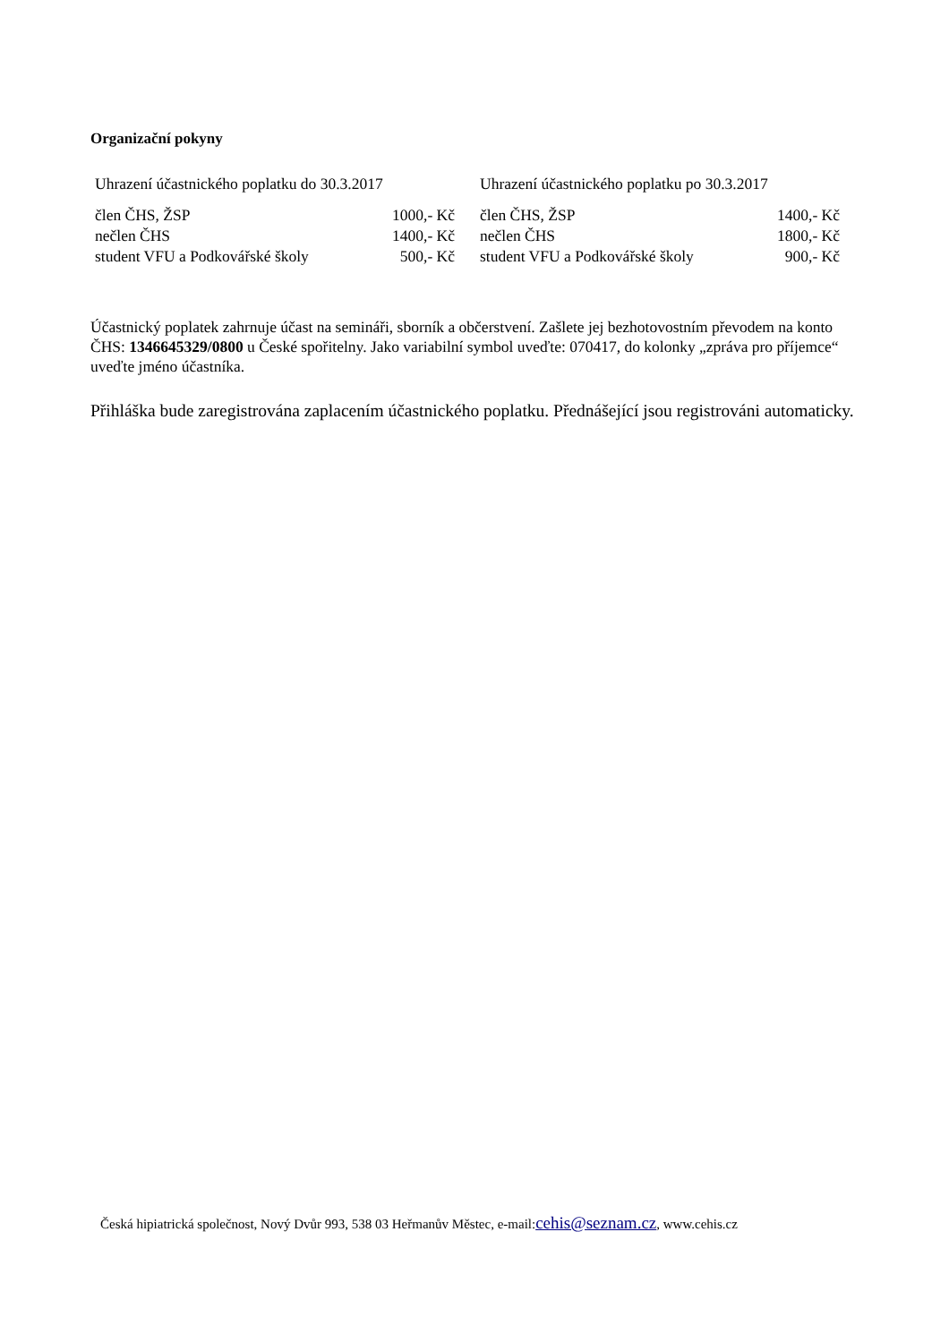Organizační pokyny
| Uhrazení účastnického poplatku do 30.3.2017 | |
| --- | --- |
| člen ČHS, ŽSP | 1000,- Kč |
| nečlen ČHS | 1400,- Kč |
| student VFU a Podkovářské školy | 500,- Kč |
| Uhrazení účastnického poplatku po 30.3.2017 | |
| --- | --- |
| člen ČHS, ŽSP | 1400,- Kč |
| nečlen ČHS | 1800,- Kč |
| student VFU a Podkovářské školy | 900,- Kč |
Účastnický poplatek zahrnuje účast na semináři, sborník a občerstvení. Zašlete jej bezhotovostním převodem na konto ČHS: 1346645329/0800 u České spořitelny. Jako variabilní symbol uveďte: 070417, do kolonky „zpráva pro příjemce“ uveďte jméno účastníka.
Přihláška bude zaregistrována zaplacením účastnického poplatku. Přednášející jsou registrováni automaticky.
Česká hipiatrická společnost, Nový Dvůr 993, 538 03 Heřmanův Městec, e-mail:cehis@seznam.cz, www.cehis.cz